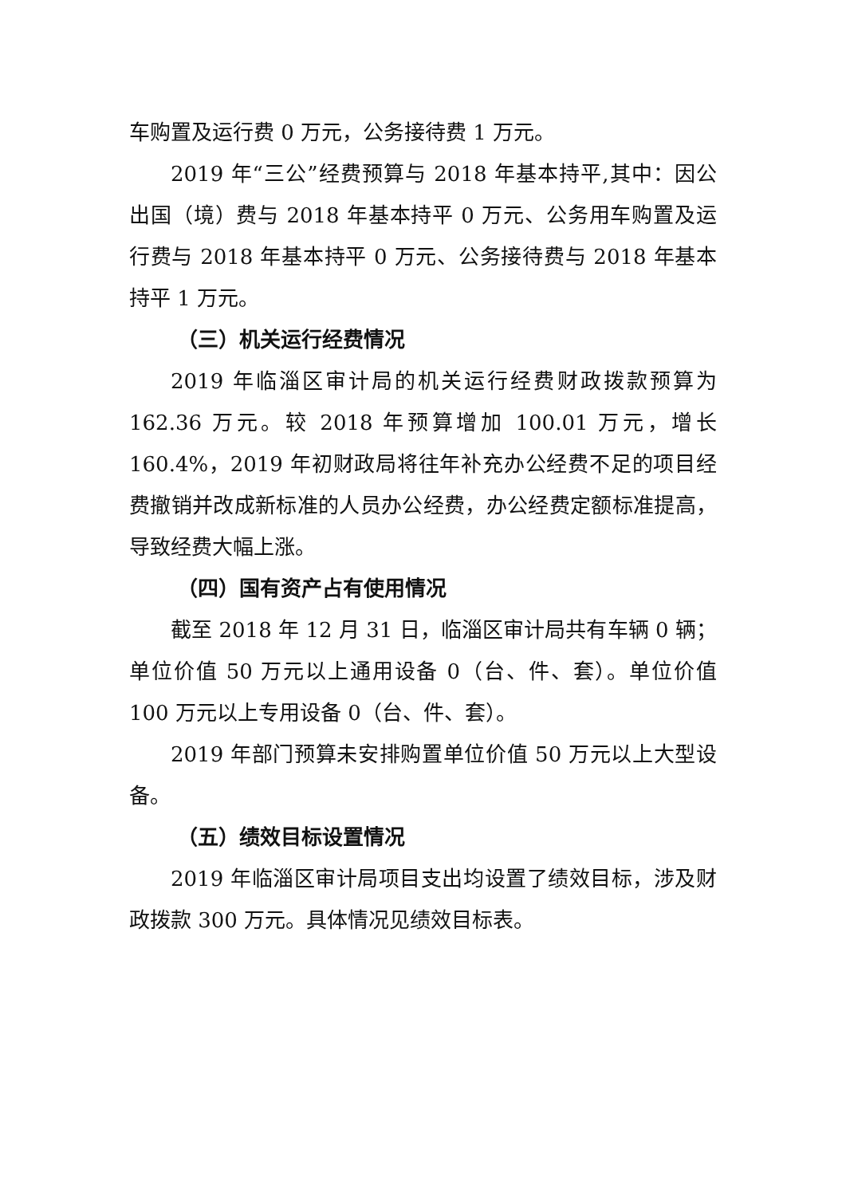车购置及运行费 0 万元，公务接待费 1 万元。
2019 年“三公”经费预算与 2018 年基本持平,其中：因公出国（境）费与 2018 年基本持平 0 万元、公务用车购置及运行费与 2018 年基本持平 0 万元、公务接待费与 2018 年基本持平 1 万元。
（三）机关运行经费情况
2019 年临淄区审计局的机关运行经费财政拨款预算为 162.36 万元。较 2018 年预算增加 100.01 万元，增长 160.4%，2019 年初财政局将往年补充办公经费不足的项目经费撤销并改成新标准的人员办公经费，办公经费定额标准提高，导致经费大幅上涨。
（四）国有资产占有使用情况
截至 2018 年 12 月 31 日，临淄区审计局共有车辆 0 辆；单位价值 50 万元以上通用设备 0（台、件、套）。单位价值 100 万元以上专用设备 0（台、件、套）。
2019 年部门预算未安排购置单位价值 50 万元以上大型设备。
（五）绩效目标设置情况
2019 年临淄区审计局项目支出均设置了绩效目标，涉及财政拨款 300 万元。具体情况见绩效目标表。